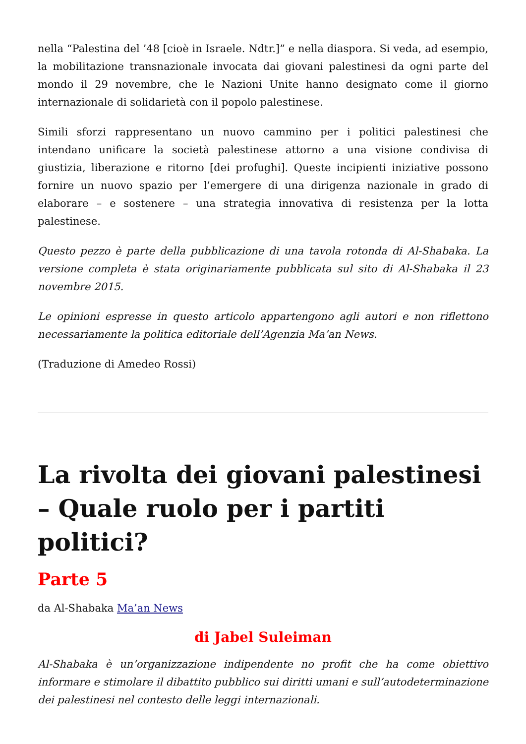nella “Palestina del ’48 [cioè in Israele. Ndtr.]” e nella diaspora. Si veda, ad esempio, la mobilitazione transnazionale invocata dai giovani palestinesi da ogni parte del mondo il 29 novembre, che le Nazioni Unite hanno designato come il giorno internazionale di solidarietà con il popolo palestinese.
Simili sforzi rappresentano un nuovo cammino per i politici palestinesi che intendano unificare la società palestinese attorno a una visione condivisa di giustizia, liberazione e ritorno [dei profughi]. Queste incipienti iniziative possono fornire un nuovo spazio per l’emergere di una dirigenza nazionale in grado di elaborare – e sostenere – una strategia innovativa di resistenza per la lotta palestinese.
Questo pezzo è parte della pubblicazione di una tavola rotonda di Al-Shabaka. La versione completa è stata originariamente pubblicata sul sito di Al-Shabaka il 23 novembre 2015.
Le opinioni espresse in questo articolo appartengono agli autori e non riflettono necessariamente la politica editoriale dell’Agenzia Ma’an News.
(Traduzione di Amedeo Rossi)
La rivolta dei giovani palestinesi – Quale ruolo per i partiti politici?
Parte 5
da Al-Shabaka Ma’an News
di Jabel Suleiman
Al-Shabaka è un’organizzazione indipendente no profit che ha come obiettivo informare e stimolare il dibattito pubblico sui diritti umani e sull’autodeterminazione dei palestinesi nel contesto delle leggi internazionali.